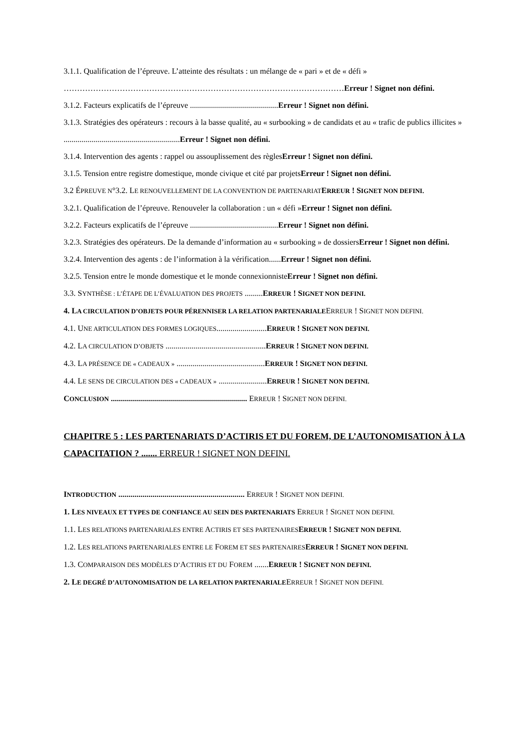3.1.1. Qualification de l’épreuve. L’atteinte des résultats : un mélange de « pari » et de « défi » ……………………………………………………………………………………………Erreur ! Signet non défini.
3.1.2. Facteurs explicatifs de l’épreuve ............................................Erreur ! Signet non défini.
3.1.3. Stratégies des opérateurs : recours à la basse qualité, au « surbooking » de candidats et au « trafic de publics illicites » ..........................................................Erreur ! Signet non défini.
3.1.4. Intervention des agents : rappel ou assouplissement des règlesErreur ! Signet non défini.
3.1.5. Tension entre registre domestique, monde civique et cité par projetsErreur ! Signet non défini.
3.2 ÉPREUVE N°3.2. LE RENOUVELLEMENT DE LA CONVENTION DE PARTENARIAT ERREUR ! SIGNET NON DEFINI.
3.2.1. Qualification de l’épreuve. Renouveler la collaboration : un « défi »Erreur ! Signet non défini.
3.2.2. Facteurs explicatifs de l’épreuve ............................................Erreur ! Signet non défini.
3.2.3. Stratégies des opérateurs. De la demande d’information au « surbooking » de dossiersErreur ! Signet non défini.
3.2.4. Intervention des agents : de l’information à la vérification......Erreur ! Signet non défini.
3.2.5. Tension entre le monde domestique et le monde connexionnisteErreur ! Signet non défini.
3.3. SYNTHÈSE : L’ÉTAPE DE L’ÉVALUATION DES PROJETS .........ERREUR ! SIGNET NON DEFINI.
4. LA CIRCULATION D’OBJETS POUR PÉRENNISER LA RELATION PARTENARIALEERREUR ! SIGNET NON DEFINI.
4.1. UNE ARTICULATION DES FORMES LOGIQUES.........................ERREUR ! SIGNET NON DEFINI.
4.2. LA CIRCULATION D’OBJETS ..................................................ERREUR ! SIGNET NON DEFINI.
4.3. LA PRÉSENCE DE « CADEAUX » ............................................ERREUR ! SIGNET NON DEFINI.
4.4. LE SENS DE CIRCULATION DES « CADEAUX » ........................ERREUR ! SIGNET NON DEFINI.
CONCLUSION .................................................................... ERREUR ! SIGNET NON DEFINI.
CHAPITRE 5 : LES PARTENARIATS D’ACTIRIS ET DU FOREM, DE L’AUTONOMISATION À LA CAPACITATION ? ....... ERREUR ! SIGNET NON DEFINI.
INTRODUCTION ............................................................... ERREUR ! SIGNET NON DEFINI.
1. LES NIVEAUX ET TYPES DE CONFIANCE AU SEIN DES PARTENARIATS ERREUR ! SIGNET NON DEFINI.
1.1. LES RELATIONS PARTENARIALES ENTRE ACTIRIS ET SES PARTENAIRES ERREUR ! SIGNET NON DEFINI.
1.2. LES RELATIONS PARTENARIALES ENTRE LE FOREM ET SES PARTENAIRES ERREUR ! SIGNET NON DEFINI.
1.3. COMPARAISON DES MODÈLES D’ACTIRIS ET DU FOREM .......ERREUR ! SIGNET NON DEFINI.
2. LE DEGRÉ D’AUTONOMISATION DE LA RELATION PARTENARIALEERREUR ! SIGNET NON DEFINI.